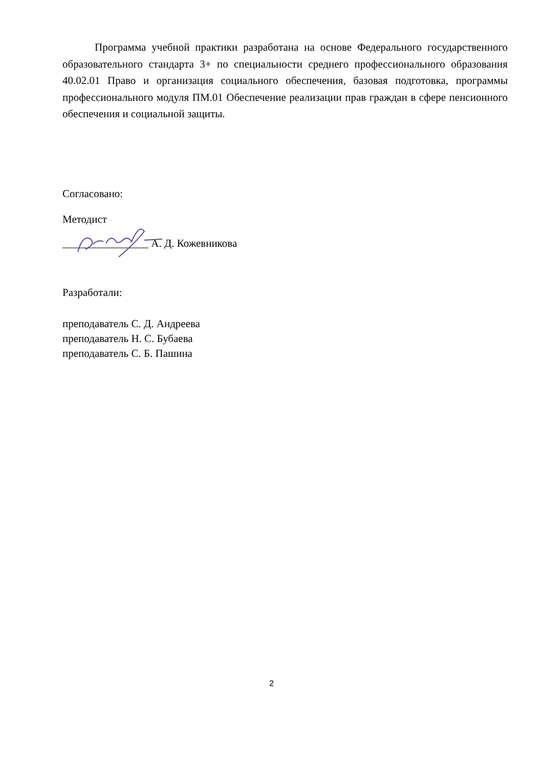Программа учебной практики разработана на основе Федерального государственного образовательного стандарта 3+ по специальности среднего профессионального образования 40.02.01 Право и организация социального обеспечения, базовая подготовка, программы профессионального модуля ПМ.01 Обеспечение реализации прав граждан в сфере пенсионного обеспечения и социальной защиты.
Согласовано:
Методист
________________ А. Д. Кожевникова
Разработали:
преподаватель С. Д. Андреева
преподаватель Н. С. Бубаева
преподаватель С. Б. Пашина
2